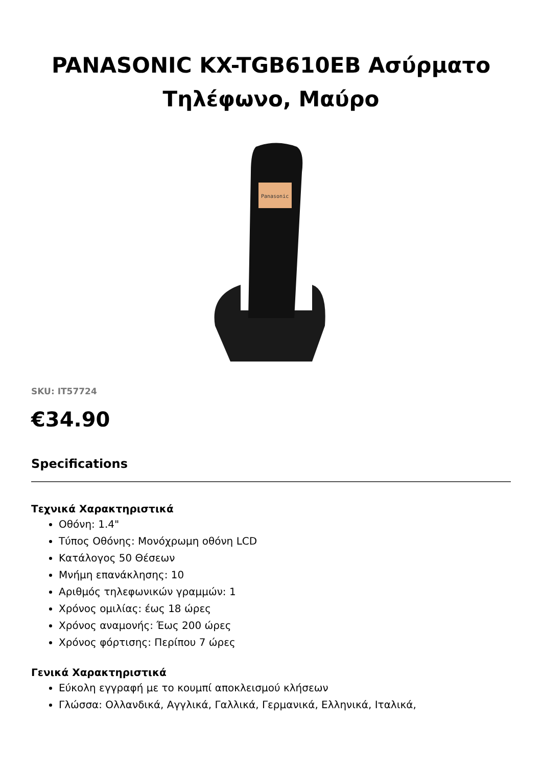PANASONIC KX-TGB610EB Ασύρματο Τηλέφωνο, Μαύρο
Panasonic
SKU: IT57724
€34.90
Specifications
Τεχνικά Χαρακτηριστικά
Οθόνη: 1.4"
Τύπος Οθόνης: Μονόχρωμη οθόνη LCD
Κατάλογος 50 Θέσεων
Μνήμη επανάκλησης: 10
Αριθμός τηλεφωνικών γραμμών: 1
Χρόνος ομιλίας: έως 18 ώρες
Χρόνος αναμονής: Έως 200 ώρες
Χρόνος φόρτισης: Περίπου 7 ώρες
Γενικά Χαρακτηριστικά
Εύκολη εγγραφή με το κουμπί αποκλεισμού κλήσεων
Γλώσσα: Ολλανδικά, Αγγλικά, Γαλλικά, Γερμανικά, Ελληνικά, Ιταλικά,